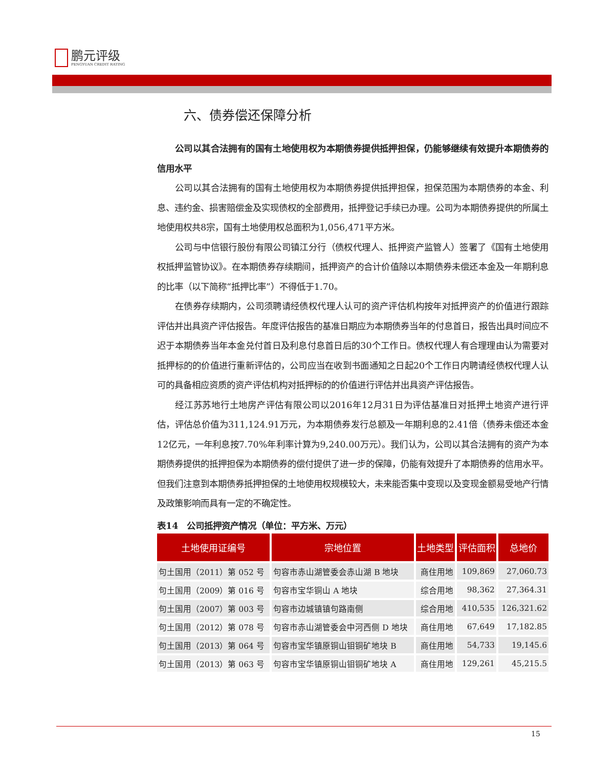鹏元评级
PENGYUAN CREDIT RATING
六、债券偿还保障分析
公司以其合法拥有的国有土地使用权为本期债券提供抵押担保，仍能够继续有效提升本期债券的信用水平
公司以其合法拥有的国有土地使用权为本期债券提供抵押担保，担保范围为本期债券的本金、利息、违约金、损害赔偿金及实现债权的全部费用，抵押登记手续已办理。公司为本期债券提供的所属土地使用权共8宗，国有土地使用权总面积为1,056,471平方米。
公司与中信银行股份有限公司镇江分行（债权代理人、抵押资产监管人）签署了《国有土地使用权抵押监管协议》。在本期债券存续期间，抵押资产的合计价值除以本期债券未偿还本金及一年期利息的比率（以下简称“抵押比率”）不得低于1.70。
在债券存续期内，公司须聘请经债权代理人认可的资产评估机构按年对抵押资产的价值进行跟踪评估并出具资产评估报告。年度评估报告的基准日期应为本期债券当年的付息首日，报告出具时间应不迟于本期债券当年本金兑付首日及利息付息首日后的30个工作日。债权代理人有合理理由认为需要对抵押标的的价值进行重新评估的，公司应当在收到书面通知之日起20个工作日内聘请经债权代理人认可的具备相应资质的资产评估机构对抵押标的的价值进行评估并出具资产评估报告。
经江苏苏地行土地房产评估有限公司以2016年12月31日为评估基准日对抵押土地资产进行评估，评估总价值为311,124.91万元，为本期债券发行总额及一年期利息的2.41倍（债券未偿还本金12亿元，一年利息按7.70%年利率计算为9,240.00万元）。我们认为，公司以其合法拥有的资产为本期债券提供的抵押担保为本期债券的偿付提供了进一步的保障，仍能有效提升了本期债券的信用水平。但我们注意到本期债券抵押担保的土地使用权规模较大，未来能否集中变现以及变现金额易受地产行情及政策影响而具有一定的不确定性。
表14　公司抵押资产情况（单位：平方米、万元）
| 土地使用证编号 | 宗地位置 | 土地类型 | 评估面积 | 总地价 |
| --- | --- | --- | --- | --- |
| 句土国用（2011）第 052 号 | 句容市赤山湖管委会赤山湖 B 地块 | 商住用地 | 109,869 | 27,060.73 |
| 句土国用（2009）第 016 号 | 句容市宝华铜山 A 地块 | 综合用地 | 98,362 | 27,364.31 |
| 句土国用（2007）第 003 号 | 句容市边城镇镇句路南侧 | 综合用地 | 410,535 | 126,321.62 |
| 句土国用（2012）第 078 号 | 句容市赤山湖管委会中河西侧 D 地块 | 商住用地 | 67,649 | 17,182.85 |
| 句土国用（2013）第 064 号 | 句容市宝华镇原铜山钼铜矿地块 B | 商住用地 | 54,733 | 19,145.6 |
| 句土国用（2013）第 063 号 | 句容市宝华镇原铜山钼铜矿地块 A | 商住用地 | 129,261 | 45,215.5 |
15